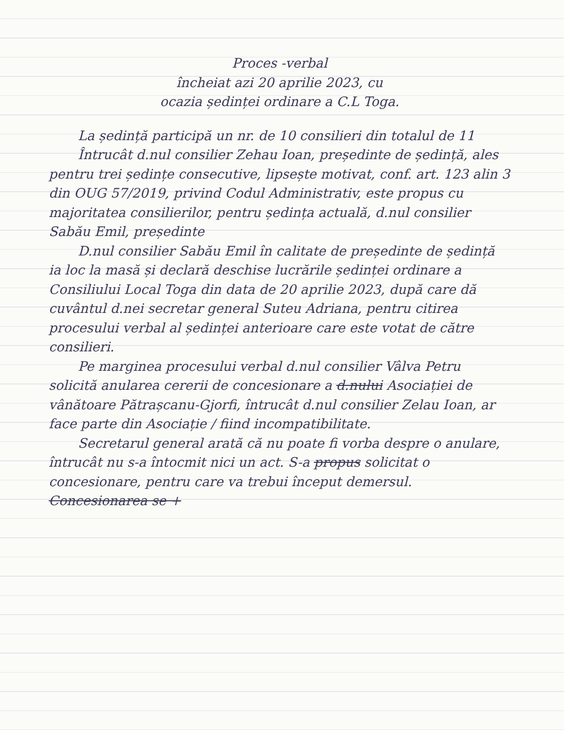Proces -verbal
încheiat azi 20 aprilie 2023, cu
ocazia ședinței ordinare a C.L Toga.
La ședință participă un nr. de 10 consilieri din totalul de 11
Întrucât d.nul consilier Zehau Ioan, președinte de ședință, ales pentru trei ședințe consecutive, lipsește motivat, conf. art. 123 alin 3 din OUG 57/2019, privind Codul Administrativ, este propus cu majoritatea consilierilor, pentru ședința actuală, d.nul consilier Sabău Emil, președinte
D.nul consilier Sabău Emil în calitate de președinte de ședință ia loc la masă și declară deschise lucrările ședinței ordinare a Consiliului Local Toga din data de 20 aprilie 2023, după care dă cuvântul d.nei secretar general Suteu Adriana, pentru citirea procesului verbal al ședinței anterioare care este votat de către consilieri.
Pe marginea procesului verbal d.nul consilier Vâlva Petru solicită anularea cererii de concesionare a d.nului Asociației de vânătoare Pătrașcanu-Gjorfi, întrucât d.nul consilier Zelau Ioan, ar face parte din Asociație / fiind incompatibilitate.
Secretarul general arată că nu poate fi vorba despre o anulare, întrucât nu s-a întocmit nici un act. S-a propus solicitat o concesionare, pentru care va trebui început demersul. Concesionarea se +